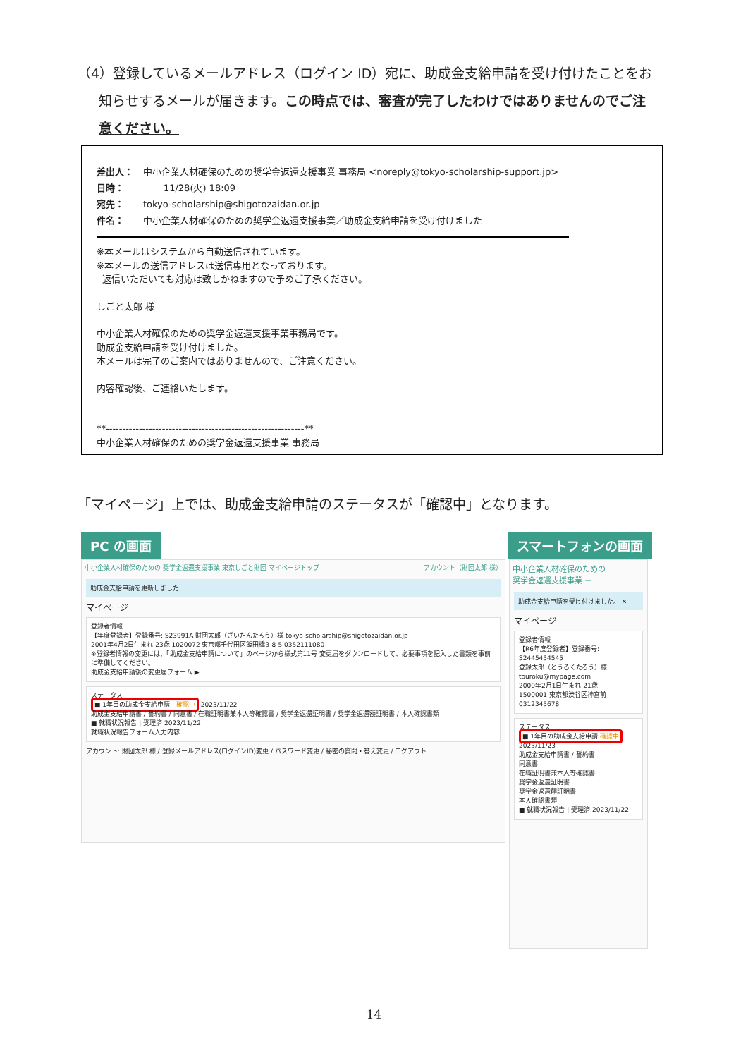（4）登録しているメールアドレス（ログイン ID）宛に、助成金支給申請を受け付けたことをお
知らせするメールが届きます。この時点では、審査が完了したわけではありませんのでご注
意ください。
差出人： 中小企業人材確保のための奨学金返還支援事業 事務局 <noreply@tokyo-scholarship-support.jp> 日時： 11/28(火) 18:09 宛先： tokyo-scholarship@shigotozaidan.or.jp 件名： 中小企業人材確保のための奨学金返還支援事業／助成金支給申請を受け付けました
※本メールはシステムから自動送信されています。
※本メールの送信アドレスは送信専用となっております。
返信いただいても対応は致しかねますので予めご了承ください。
しごと太郎 様
中小企業人材確保のための奨学金返還支援事業事務局です。
助成金支給申請を受け付けました。
本メールは完了のご案内ではありませんので、ご注意ください。
内容確認後、ご連絡いたします。
**------------------------------------------------------------**
中小企業人材確保のための奨学金返還支援事業 事務局
「マイページ」上では、助成金支給申請のステータスが「確認中」となります。
PC の画面 スマートフォンの画面
中小企業人材確保のための 奨学金返還支援事業 東京しごと財団 マイページトップ アカウント（財団太郎 様）
助成金支給申請を更新しました
マイページ
登録者情報
【年度登録者】登録番号: S23991A 財団太郎（ざいだんたろう）様 tokyo-scholarship@shigotozaidan.or.jp
2001年4月2日生まれ 23歳 1020072 東京都千代田区飯田橋3-8-5 0352111080
※登録者情報の変更には、「助成金支給申請について」のページから様式第11号 変更届をダウンロードして、必要事項を記入した書類を事前に準備してください。
助成金支給申請後の変更届フォーム ▶
ステータス
■ 1年目の助成金支給申請 | 確認中 2023/11/22
助成金支給申請書 / 誓約書 / 同意書 / 在職証明書兼本人等確認書 / 奨学金返還証明書 / 奨学金返還額証明書 / 本人確認書類
■ 就職状況報告 | 受理済 2023/11/22
就職状況報告フォーム入力内容
アカウント: 財団太郎 様 / 登録メールアドレス(ログインID)変更 / パスワード変更 / 秘密の質問・答え変更 / ログアウト
中小企業人材確保のための
奨学金返還支援事業 ☰
助成金支給申請を受け付けました。 ✕
マイページ
登録者情報
【R6年度登録者】登録番号: S2445454545
登録太郎（とうろくたろう）様
touroku@mypage.com
2000年2月1日生まれ 21歳
1500001 東京都渋谷区神宮前
0312345678
ステータス
■ 1年目の助成金支給申請 確認中
2023/11/23
助成金支給申請書 / 誓約書
同意書
在職証明書兼本人等確認書
奨学金返還証明書
奨学金返還額証明書
本人確認書類
■ 就職状況報告 | 受理済 2023/11/22
14